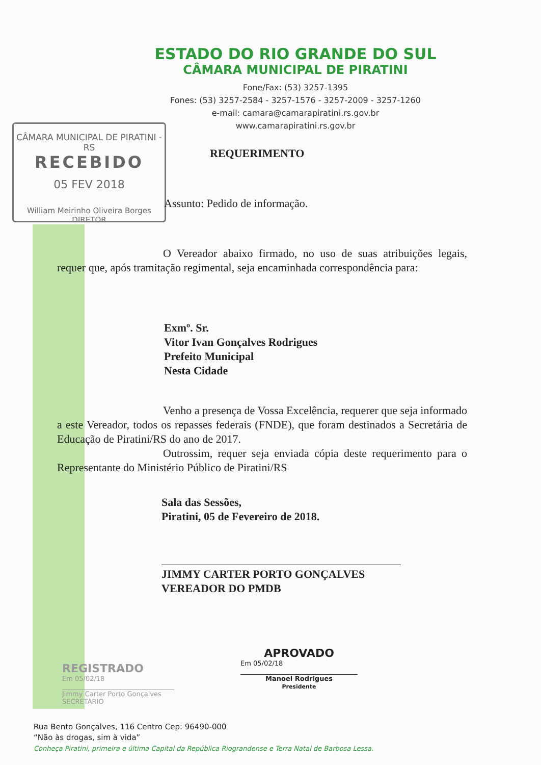CÂMARA MUNICIPAL DE PIRATINI - RS
RECEBIDO
05 FEV 2018
William Meirinho Oliveira Borges
DIRETOR
ESTADO DO RIO GRANDE DO SUL
CÂMARA MUNICIPAL DE PIRATINI
Fone/Fax: (53) 3257-1395
Fones: (53) 3257-2584 - 3257-1576 - 3257-2009 - 3257-1260
e-mail: camara@camarapiratini.rs.gov.br
www.camarapiratini.rs.gov.br
REQUERIMENTO
Assunto: Pedido de informação.
O Vereador abaixo firmado, no uso de suas atribuições legais, requer que, após tramitação regimental, seja encaminhada correspondência para:
Exmº. Sr.
Vitor Ivan Gonçalves Rodrigues
Prefeito Municipal
Nesta Cidade
Venho a presença de Vossa Excelência, requerer que seja informado a este Vereador, todos os repasses federais (FNDE), que foram destinados a Secretária de Educação de Piratini/RS do ano de 2017.
Outrossim, requer seja enviada cópia deste requerimento para o Representante do Ministério Público de Piratini/RS
Sala das Sessões,
Piratini, 05 de Fevereiro de 2018.
JIMMY CARTER PORTO GONÇALVES
VEREADOR DO PMDB
REGISTRADO
Em 05/02/18
Jimmy Carter Porto Gonçalves
SECRETÁRIO
APROVADO
Em 05/02/18
Manoel Rodrigues
Presidente
Rua Bento Gonçalves, 116 Centro Cep: 96490-000
“Não às drogas, sim à vida”
Conheça Piratini, primeira e última Capital da República Riograndense e Terra Natal de Barbosa Lessa.